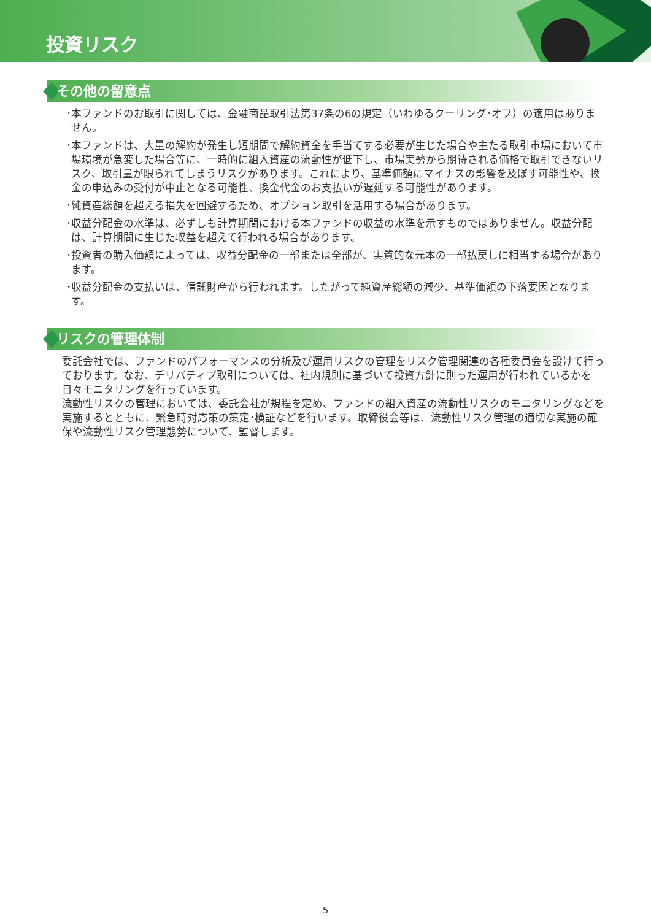投資リスク
その他の留意点
･本ファンドのお取引に関しては、金融商品取引法第37条の6の規定（いわゆるクーリング･オフ）の適用はありません。
･本ファンドは、大量の解約が発生し短期間で解約資金を手当てする必要が生じた場合や主たる取引市場において市場環境が急変した場合等に、一時的に組入資産の流動性が低下し、市場実勢から期待される価格で取引できないリスク、取引量が限られてしまうリスクがあります。これにより、基準価額にマイナスの影響を及ぼす可能性や、換金の申込みの受付が中止となる可能性、換金代金のお支払いが遅延する可能性があります。
･純資産総額を超える損失を回避するため、オプション取引を活用する場合があります。
･収益分配金の水準は、必ずしも計算期間における本ファンドの収益の水準を示すものではありません。収益分配は、計算期間に生じた収益を超えて行われる場合があります。
･投資者の購入価額によっては、収益分配金の一部または全部が、実質的な元本の一部払戻しに相当する場合があります。
･収益分配金の支払いは、信託財産から行われます。したがって純資産総額の減少、基準価額の下落要因となります。
リスクの管理体制
委託会社では、ファンドのパフォーマンスの分析及び運用リスクの管理をリスク管理関連の各種委員会を設けて行っております。なお、デリバティブ取引については、社内規則に基づいて投資方針に則った運用が行われているかを日々モニタリングを行っています。
流動性リスクの管理においては、委託会社が規程を定め、ファンドの組入資産の流動性リスクのモニタリングなどを実施するとともに、緊急時対応策の策定･検証などを行います。取締役会等は、流動性リスク管理の適切な実施の確保や流動性リスク管理態勢について、監督します。
5